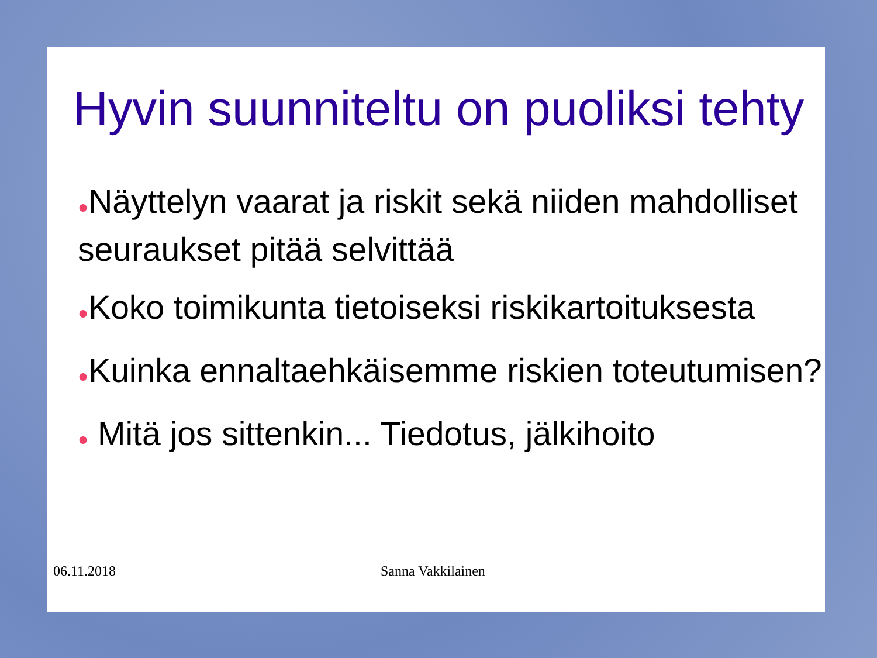Hyvin suunniteltu on puoliksi tehty
●Näyttelyn vaarat ja riskit sekä niiden mahdolliset seuraukset pitää selvittää
●Koko toimikunta tietoiseksi riskikartoituksesta
●Kuinka ennaltaehkäisemme riskien toteutumisen?
● Mitä jos sittenkin... Tiedotus, jälkihoito
06.11.2018 Sanna Vakkilainen